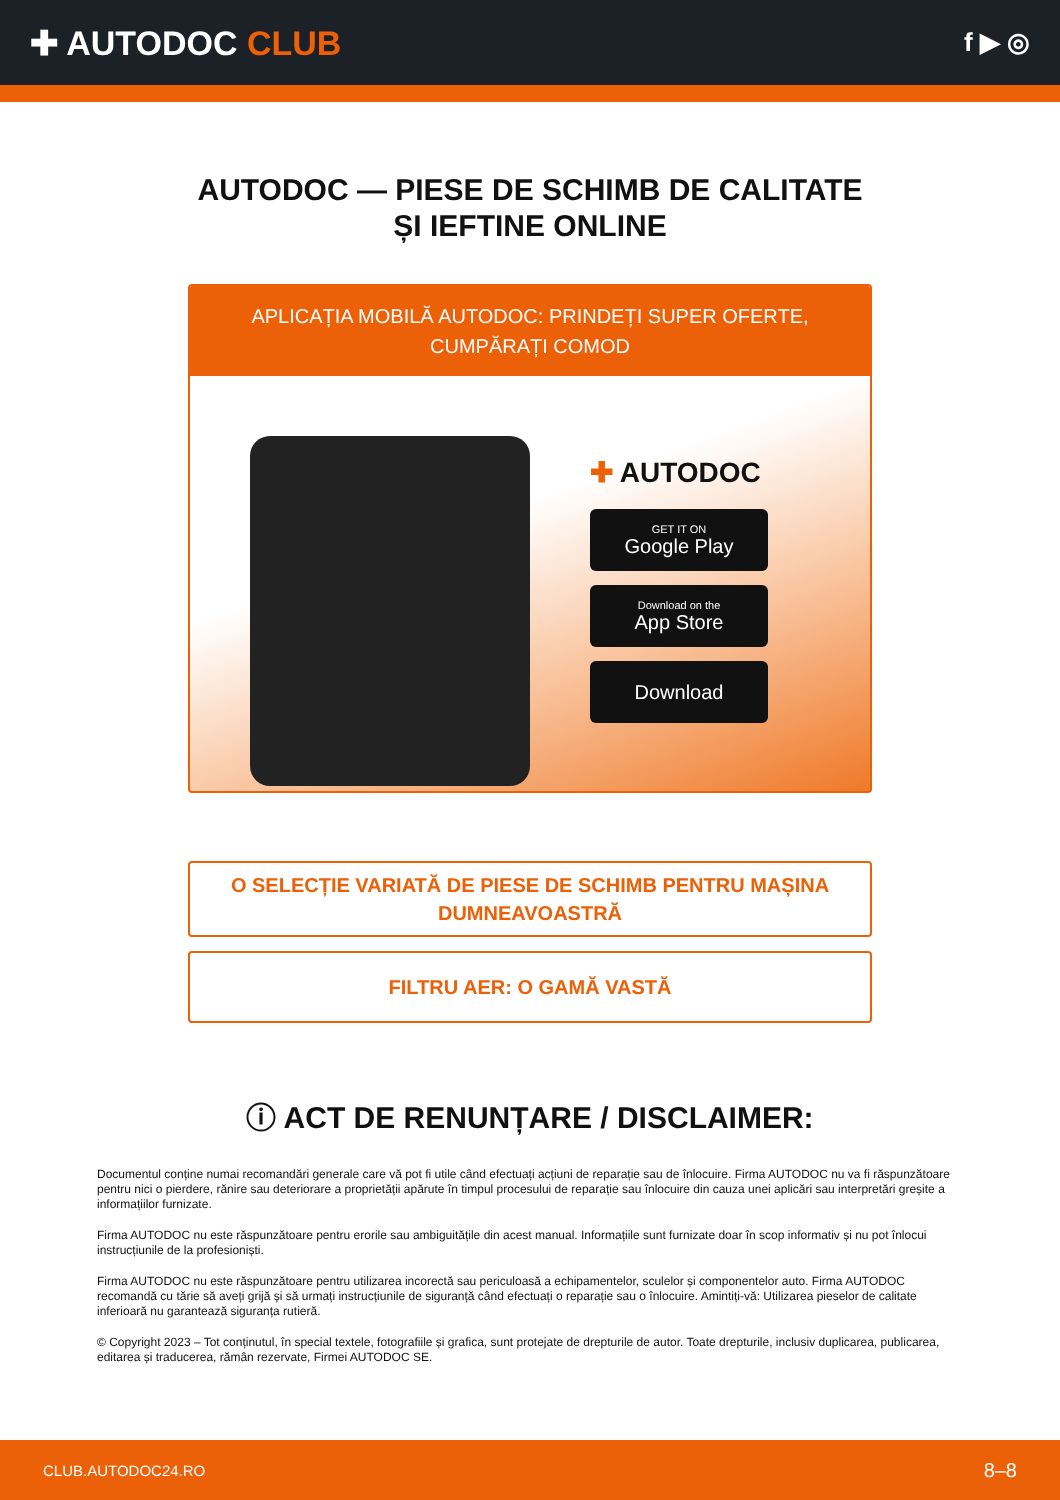✚ AUTODOC CLUB
f ▶ ◎
AUTODOC — PIESE DE SCHIMB DE CALITATE ȘI IEFTINE ONLINE
APLICAȚIA MOBILĂ AUTODOC: PRINDEȚI SUPER OFERTE, CUMPĂRAȚI COMOD
✚ AUTODOC
GET IT ON
Google Play
Download on the
App Store
Download
O SELECȚIE VARIATĂ DE PIESE DE SCHIMB PENTRU MAȘINA DUMNEAVOASTRĂ
FILTRU AER: O GAMĂ VASTĂ
ⓘ ACT DE RENUNȚARE / DISCLAIMER:
Documentul conține numai recomandări generale care vă pot fi utile când efectuați acțiuni de reparație sau de înlocuire. Firma AUTODOC nu va fi răspunzătoare pentru nici o pierdere, rănire sau deteriorare a proprietății apărute în timpul procesului de reparație sau înlocuire din cauza unei aplicări sau interpretări greșite a informațiilor furnizate.
Firma AUTODOC nu este răspunzătoare pentru erorile sau ambiguitățile din acest manual. Informațiile sunt furnizate doar în scop informativ și nu pot înlocui instrucțiunile de la profesioniști.
Firma AUTODOC nu este răspunzătoare pentru utilizarea incorectă sau periculoasă a echipamentelor, sculelor și componentelor auto. Firma AUTODOC recomandă cu tărie să aveți grijă și să urmați instrucțiunile de siguranță când efectuați o reparație sau o înlocuire. Amintiți-vă: Utilizarea pieselor de calitate inferioară nu garantează siguranța rutieră.
© Copyright 2023 – Tot conținutul, în special textele, fotografiile și grafica, sunt protejate de drepturile de autor. Toate drepturile, inclusiv duplicarea, publicarea, editarea și traducerea, rămân rezervate, Firmei AUTODOC SE.
CLUB.AUTODOC24.RO 8–8